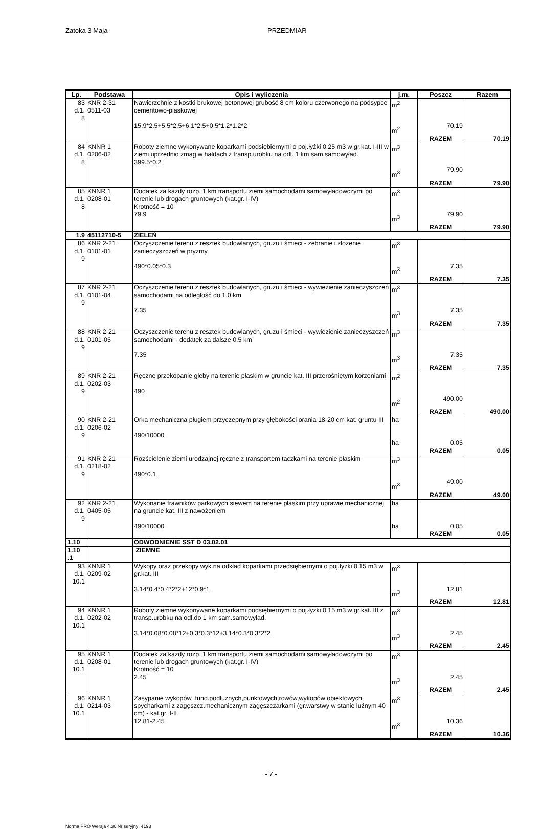Zatoka 3 Maja PRZEDMIAR
| Lp. | Podstawa | Opis i wyliczenia | j.m. | Poszcz | Razem |
| --- | --- | --- | --- | --- | --- |
| 83 d.1. 8 | KNR 2-31 0511-03 | Nawierzchnie z kostki brukowej betonowej grubość 8 cm koloru czerwonego na podsypce cementowo-piaskowej 15.9*2.5+5.5*2.5+6.1*2.5+0.5*1.2*1.2*2 | m<sup>2</sup> m<sup>2</sup> | 70.19 | |
| | | | | RAZEM | 70.19 |
| 84 d.1. 8 | KNNR 1 0206-02 | Roboty ziemne wykonywane koparkami podsiębiernymi o poj.łyżki 0.25 m3 w gr.kat. I-III w ziemi uprzednio zmag.w hałdach z transp.urobku na odl. 1 km sam.samowyład. 399.5*0.2 | m<sup>3</sup> m<sup>3</sup> | 79.90 | |
| | | | | RAZEM | 79.90 |
| 85 d.1. 8 | KNNR 1 0208-01 | Dodatek za każdy rozp. 1 km transportu ziemi samochodami samowyładowczymi po terenie lub drogach gruntowych (kat.gr. I-IV) Krotność = 10 79.9 | m<sup>3</sup> m<sup>3</sup> | 79.90 | |
| | | | | RAZEM | 79.90 |
| 1.9 | 45112710-5 | ZIELEŃ | | | |
| 86 d.1. 9 | KNR 2-21 0101-01 | Oczyszczenie terenu z resztek budowlanych, gruzu i śmieci - zebranie i złożenie zanieczyszczeń w pryzmy 490*0.05*0.3 | m<sup>3</sup> m<sup>3</sup> | 7.35 | |
| | | | | RAZEM | 7.35 |
| 87 d.1. 9 | KNR 2-21 0101-04 | Oczyszczenie terenu z resztek budowlanych, gruzu i śmieci - wywiezienie zanieczyszczeń samochodami na odległość do 1.0 km 7.35 | m<sup>3</sup> m<sup>3</sup> | 7.35 | |
| | | | | RAZEM | 7.35 |
| 88 d.1. 9 | KNR 2-21 0101-05 | Oczyszczenie terenu z resztek budowlanych, gruzu i śmieci - wywiezienie zanieczyszczeń samochodami - dodatek za dalsze 0.5 km 7.35 | m<sup>3</sup> m<sup>3</sup> | 7.35 | |
| | | | | RAZEM | 7.35 |
| 89 d.1. 9 | KNR 2-21 0202-03 | Ręczne przekopanie gleby na terenie płaskim w gruncie kat. III przerośniętym korzeniami 490 | m<sup>2</sup> m<sup>2</sup> | 490.00 | |
| | | | | RAZEM | 490.00 |
| 90 d.1. 9 | KNR 2-21 0206-02 | Orka mechaniczna pługiem przyczepnym przy głębokości orania 18-20 cm kat. gruntu III 490/10000 | ha ha | 0.05 | |
| | | | | RAZEM | 0.05 |
| 91 d.1. 9 | KNR 2-21 0218-02 | Rozścielenie ziemi urodzajnej ręczne z transportem taczkami na terenie płaskim 490*0.1 | m<sup>3</sup> m<sup>3</sup> | 49.00 | |
| | | | | RAZEM | 49.00 |
| 92 d.1. 9 | KNR 2-21 0405-05 | Wykonanie trawników parkowych siewem na terenie płaskim przy uprawie mechanicznej na gruncie kat. III z nawożeniem 490/10000 | ha ha | 0.05 | |
| | | | | RAZEM | 0.05 |
| 1.10 | | ODWODNIENIE SST D 03.02.01 | | | |
| 1.10 .1 | | ZIEMNE | | | |
| 93 d.1. 10.1 | KNNR 1 0209-02 | Wykopy oraz przekopy wyk.na odkład koparkami przedsiębiernymi o poj.łyżki 0.15 m3 w gr.kat. III 3.14*0.4*0.4*2*2+12*0.9*1 | m<sup>3</sup> m<sup>3</sup> | 12.81 | |
| | | | | RAZEM | 12.81 |
| 94 d.1. 10.1 | KNNR 1 0202-02 | Roboty ziemne wykonywane koparkami podsiębiernymi o poj.łyżki 0.15 m3 w gr.kat. III z transp.urobku na odl.do 1 km sam.samowyład. 3.14*0.08*0.08*12+0.3*0.3*12+3.14*0.3*0.3*2*2 | m<sup>3</sup> m<sup>3</sup> | 2.45 | |
| | | | | RAZEM | 2.45 |
| 95 d.1. 10.1 | KNNR 1 0208-01 | Dodatek za każdy rozp. 1 km transportu ziemi samochodami samowyładowczymi po terenie lub drogach gruntowych (kat.gr. I-IV) Krotność = 10 2.45 | m<sup>3</sup> m<sup>3</sup> | 2.45 | |
| | | | | RAZEM | 2.45 |
| 96 d.1. 10.1 | KNNR 1 0214-03 | Zasypanie wykopów .fund.podłużnych,punktowych,rowów,wykopów obiektowych spycharkami z zagęszcz.mechanicznym zagęszczarkami (gr.warstwy w stanie luźnym 40 cm) - kat.gr. I-II 12.81-2.45 | m<sup>3</sup> m<sup>3</sup> | 10.36 | |
| | | | | RAZEM | 10.36 |
- 7 -
Norma PRO Wersja 4.36 Nr seryjny: 4193